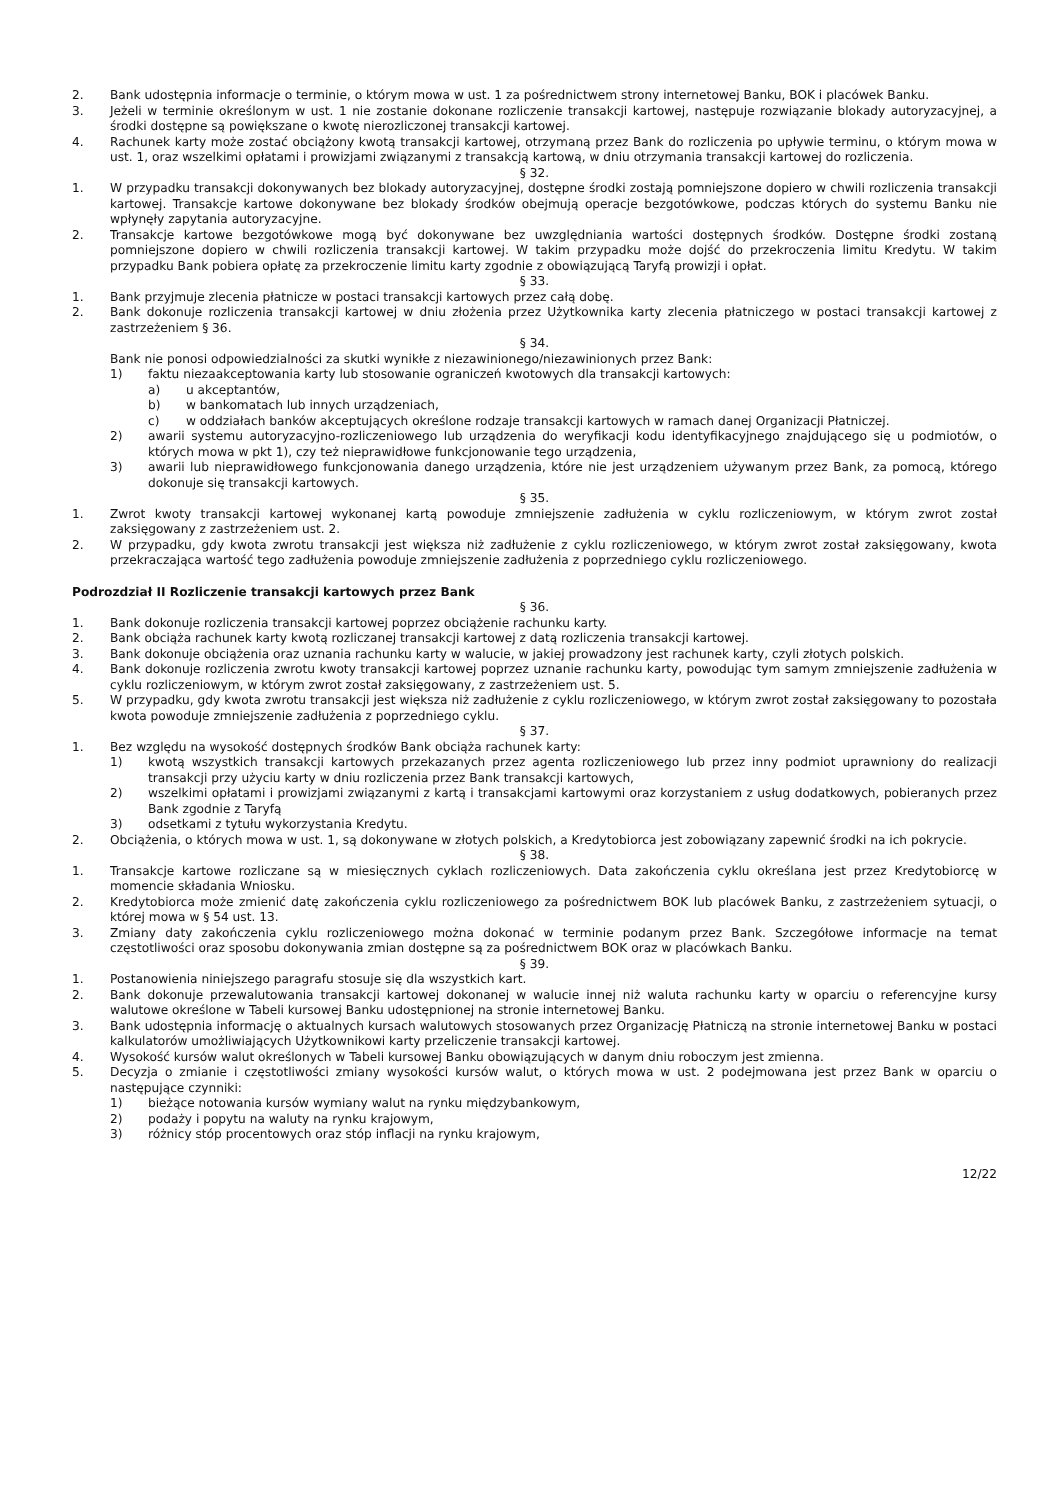2. Bank udostępnia informacje o terminie, o którym mowa w ust. 1 za pośrednictwem strony internetowej Banku, BOK i placówek Banku.
3. Jeżeli w terminie określonym w ust. 1 nie zostanie dokonane rozliczenie transakcji kartowej, następuje rozwiązanie blokady autoryzacyjnej, a środki dostępne są powiększane o kwotę nierozliczonej transakcji kartowej.
4. Rachunek karty może zostać obciążony kwotą transakcji kartowej, otrzymaną przez Bank do rozliczenia po upływie terminu, o którym mowa w ust. 1, oraz wszelkimi opłatami i prowizjami związanymi z transakcją kartową, w dniu otrzymania transakcji kartowej do rozliczenia.
§ 32.
1. W przypadku transakcji dokonywanych bez blokady autoryzacyjnej, dostępne środki zostają pomniejszone dopiero w chwili rozliczenia transakcji kartowej. Transakcje kartowe dokonywane bez blokady środków obejmują operacje bezgotówkowe, podczas których do systemu Banku nie wpłynęły zapytania autoryzacyjne.
2. Transakcje kartowe bezgotówkowe mogą być dokonywane bez uwzględniania wartości dostępnych środków. Dostępne środki zostaną pomniejszone dopiero w chwili rozliczenia transakcji kartowej. W takim przypadku może dojść do przekroczenia limitu Kredytu. W takim przypadku Bank pobiera opłatę za przekroczenie limitu karty zgodnie z obowiązującą Taryfą prowizji i opłat.
§ 33.
1. Bank przyjmuje zlecenia płatnicze w postaci transakcji kartowych przez całą dobę.
2. Bank dokonuje rozliczenia transakcji kartowej w dniu złożenia przez Użytkownika karty zlecenia płatniczego w postaci transakcji kartowej z zastrzeżeniem § 36.
§ 34.
Bank nie ponosi odpowiedzialności za skutki wynikłe z niezawinionego/niezawinionych przez Bank:
1) faktu niezaakceptowania karty lub stosowanie ograniczeń kwotowych dla transakcji kartowych:
a) u akceptantów,
b) w bankomatach lub innych urządzeniach,
c) w oddziałach banków akceptujących określone rodzaje transakcji kartowych w ramach danej Organizacji Płatniczej.
2) awarii systemu autoryzacyjno-rozliczeniowego lub urządzenia do weryfikacji kodu identyfikacyjnego znajdującego się u podmiotów, o których mowa w pkt 1), czy też nieprawidłowe funkcjonowanie tego urządzenia,
3) awarii lub nieprawidłowego funkcjonowania danego urządzenia, które nie jest urządzeniem używanym przez Bank, za pomocą, którego dokonuje się transakcji kartowych.
§ 35.
1. Zwrot kwoty transakcji kartowej wykonanej kartą powoduje zmniejszenie zadłużenia w cyklu rozliczeniowym, w którym zwrot został zaksięgowany z zastrzeżeniem ust. 2.
2. W przypadku, gdy kwota zwrotu transakcji jest większa niż zadłużenie z cyklu rozliczeniowego, w którym zwrot został zaksięgowany, kwota przekraczająca wartość tego zadłużenia powoduje zmniejszenie zadłużenia z poprzedniego cyklu rozliczeniowego.
Podrozdział II Rozliczenie transakcji kartowych przez Bank
§ 36.
1. Bank dokonuje rozliczenia transakcji kartowej poprzez obciążenie rachunku karty.
2. Bank obciąża rachunek karty kwotą rozliczanej transakcji kartowej z datą rozliczenia transakcji kartowej.
3. Bank dokonuje obciążenia oraz uznania rachunku karty w walucie, w jakiej prowadzony jest rachunek karty, czyli złotych polskich.
4. Bank dokonuje rozliczenia zwrotu kwoty transakcji kartowej poprzez uznanie rachunku karty, powodując tym samym zmniejszenie zadłużenia w cyklu rozliczeniowym, w którym zwrot został zaksięgowany, z zastrzeżeniem ust. 5.
5. W przypadku, gdy kwota zwrotu transakcji jest większa niż zadłużenie z cyklu rozliczeniowego, w którym zwrot został zaksięgowany to pozostała kwota powoduje zmniejszenie zadłużenia z poprzedniego cyklu.
§ 37.
1. Bez względu na wysokość dostępnych środków Bank obciąża rachunek karty:
1) kwotą wszystkich transakcji kartowych przekazanych przez agenta rozliczeniowego lub przez inny podmiot uprawniony do realizacji transakcji przy użyciu karty w dniu rozliczenia przez Bank transakcji kartowych,
2) wszelkimi opłatami i prowizjami związanymi z kartą i transakcjami kartowymi oraz korzystaniem z usług dodatkowych, pobieranych przez Bank zgodnie z Taryfą
3) odsetkami z tytułu wykorzystania Kredytu.
2. Obciążenia, o których mowa w ust. 1, są dokonywane w złotych polskich, a Kredytobiorca jest zobowiązany zapewnić środki na ich pokrycie.
§ 38.
1. Transakcje kartowe rozliczane są w miesięcznych cyklach rozliczeniowych. Data zakończenia cyklu określana jest przez Kredytobiorcę w momencie składania Wniosku.
2. Kredytobiorca może zmienić datę zakończenia cyklu rozliczeniowego za pośrednictwem BOK lub placówek Banku, z zastrzeżeniem sytuacji, o której mowa w § 54 ust. 13.
3. Zmiany daty zakończenia cyklu rozliczeniowego można dokonać w terminie podanym przez Bank. Szczegółowe informacje na temat częstotliwości oraz sposobu dokonywania zmian dostępne są za pośrednictwem BOK oraz w placówkach Banku.
§ 39.
1. Postanowienia niniejszego paragrafu stosuje się dla wszystkich kart.
2. Bank dokonuje przewalutowania transakcji kartowej dokonanej w walucie innej niż waluta rachunku karty w oparciu o referencyjne kursy walutowe określone w Tabeli kursowej Banku udostępnionej na stronie internetowej Banku.
3. Bank udostępnia informację o aktualnych kursach walutowych stosowanych przez Organizację Płatniczą na stronie internetowej Banku w postaci kalkulatorów umożliwiających Użytkownikowi karty przeliczenie transakcji kartowej.
4. Wysokość kursów walut określonych w Tabeli kursowej Banku obowiązujących w danym dniu roboczym jest zmienna.
5. Decyzja o zmianie i częstotliwości zmiany wysokości kursów walut, o których mowa w ust. 2 podejmowana jest przez Bank w oparciu o następujące czynniki:
1) bieżące notowania kursów wymiany walut na rynku międzybankowym,
2) podaży i popytu na waluty na rynku krajowym,
3) różnicy stóp procentowych oraz stóp inflacji na rynku krajowym,
12/22